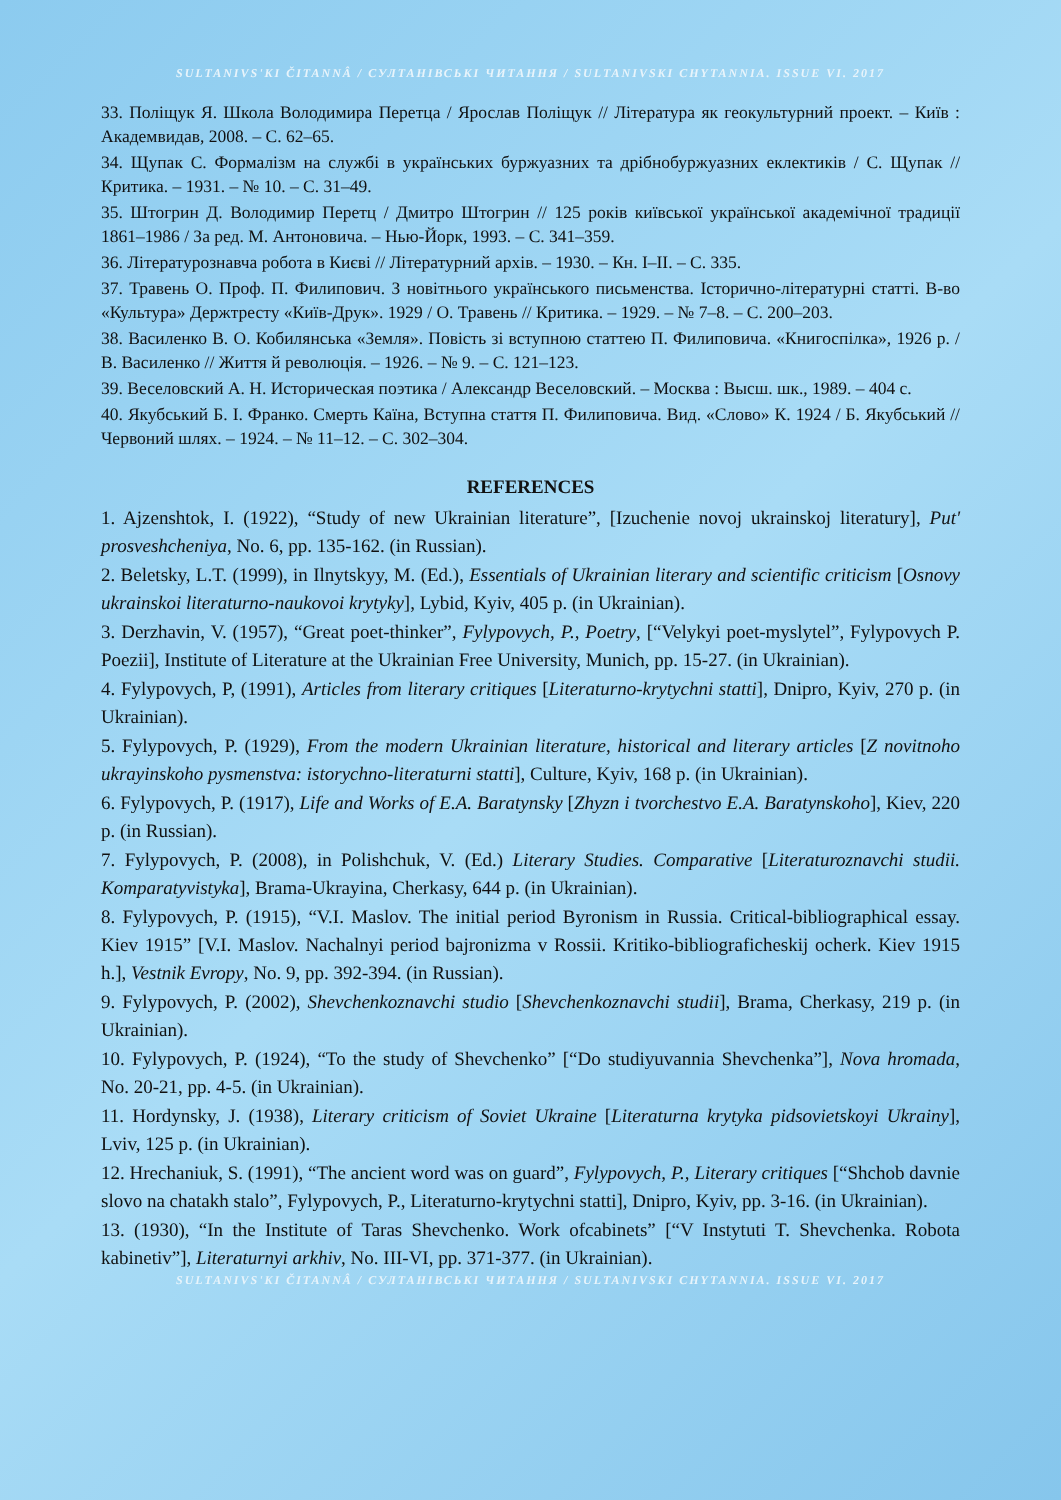SULTANIVS'KI ČITANNÂ / СУЛТАНІВСЬКІ ЧИТАННЯ / SULTANIVSKI CHYTANNIA. ISSUE VI. 2017
33. Поліщук Я. Школа Володимира Перетца / Ярослав Поліщук // Література як геокультурний проект. – Київ : Академвидав, 2008. – С. 62–65.
34. Щупак С. Формалізм на службі в українських буржуазних та дрібнобуржуазних еклектиків / С. Щупак // Критика. – 1931. – № 10. – С. 31–49.
35. Штогрин Д. Володимир Перетц / Дмитро Штогрин // 125 років київської української академічної традиції 1861–1986 / За ред. М. Антоновича. – Нью-Йорк, 1993. – С. 341–359.
36. Літературознавча робота в Києві // Літературний архів. – 1930. – Кн. I–II. – С. 335.
37. Травень О. Проф. П. Филипович. З новітнього українського письменства. Історично-літературні статті. В-во «Культура» Держтресту «Київ-Друк». 1929 / О. Травень // Критика. – 1929. – № 7–8. – С. 200–203.
38. Василенко В. О. Кобилянська «Земля». Повість зі вступною статтею П. Филиповича. «Книгоспілка», 1926 р. / В. Василенко // Життя й революція. – 1926. – № 9. – С. 121–123.
39. Веселовский А. Н. Историческая поэтика / Александр Веселовский. – Москва : Высш. шк., 1989. – 404 с.
40. Якубський Б. І. Франко. Смерть Каїна, Вступна стаття П. Филиповича. Вид. «Слово» К. 1924 / Б. Якубський // Червоний шлях. – 1924. – № 11–12. – С. 302–304.
REFERENCES
1. Ajzenshtok, I. (1922), “Study of new Ukrainian literature”, [Izuchenie novoj ukrainskoj literatury], Put' prosveshcheniya, No. 6, pp. 135-162. (in Russian).
2. Beletsky, L.T. (1999), in Ilnytskyy, M. (Ed.), Essentials of Ukrainian literary and scientific criticism [Osnovy ukrainskoi literaturno-naukovoi krytyky], Lybid, Kyiv, 405 p. (in Ukrainian).
3. Derzhavin, V. (1957), “Great poet-thinker”, Fylypovych, P., Poetry, [“Velykyi poet-myslytel”, Fylypovych P. Poezii], Institute of Literature at the Ukrainian Free University, Munich, pp. 15-27. (in Ukrainian).
4. Fylypovych, P, (1991), Articles from literary critiques [Literaturno-krytychni statti], Dnipro, Kyiv, 270 p. (in Ukrainian).
5. Fylypovych, P. (1929), From the modern Ukrainian literature, historical and literary articles [Z novitnoho ukrayinskoho pysmenstva: istorychno-literaturni statti], Culture, Kyiv, 168 p. (in Ukrainian).
6. Fylypovych, P. (1917), Life and Works of E.A. Baratynsky [Zhyzn i tvorchestvo E.A. Baratynskoho], Kiev, 220 p. (in Russian).
7. Fylypovych, P. (2008), in Polishchuk, V. (Ed.) Literary Studies. Comparative [Literaturoznavchi studii. Komparatyvistyka], Brama-Ukrayina, Cherkasy, 644 p. (in Ukrainian).
8. Fylypovych, P. (1915), “V.I. Maslov. The initial period Byronism in Russia. Critical-bibliographical essay. Kiev 1915” [V.I. Maslov. Nachalnyi period bajronizma v Rossii. Kritiko-bibliograficheskij ocherk. Kiev 1915 h.], Vestnik Evropy, No. 9, pp. 392-394. (in Russian).
9. Fylypovych, P. (2002), Shevchenkoznavchi studio [Shevchenkoznavchi studii], Brama, Cherkasy, 219 p. (in Ukrainian).
10. Fylypovych, P. (1924), “To the study of Shevchenko” [“Do studiyuvannia Shevchenka”], Nova hromada, No. 20-21, pp. 4-5. (in Ukrainian).
11. Hordynsky, J. (1938), Literary criticism of Soviet Ukraine [Literaturna krytyka pidsovietskoyi Ukrainy], Lviv, 125 p. (in Ukrainian).
12. Hrechaniuk, S. (1991), “The ancient word was on guard”, Fylypovych, P., Literary critiques [“Shchob davnie slovo na chatakh stalo”, Fylypovych, P., Literaturno-krytychni statti], Dnipro, Kyiv, pp. 3-16. (in Ukrainian).
13. (1930), “In the Institute of Taras Shevchenko. Work ofcabinets” [“V Instytuti T. Shevchenka. Robota kabinetiv”], Literaturnyi arkhiv, No. III-VI, pp. 371-377. (in Ukrainian).
SULTANIVS'KI ČITANNÂ / СУЛТАНІВСЬКІ ЧИТАННЯ / SULTANIVSKI CHYTANNIA. ISSUE VI. 2017